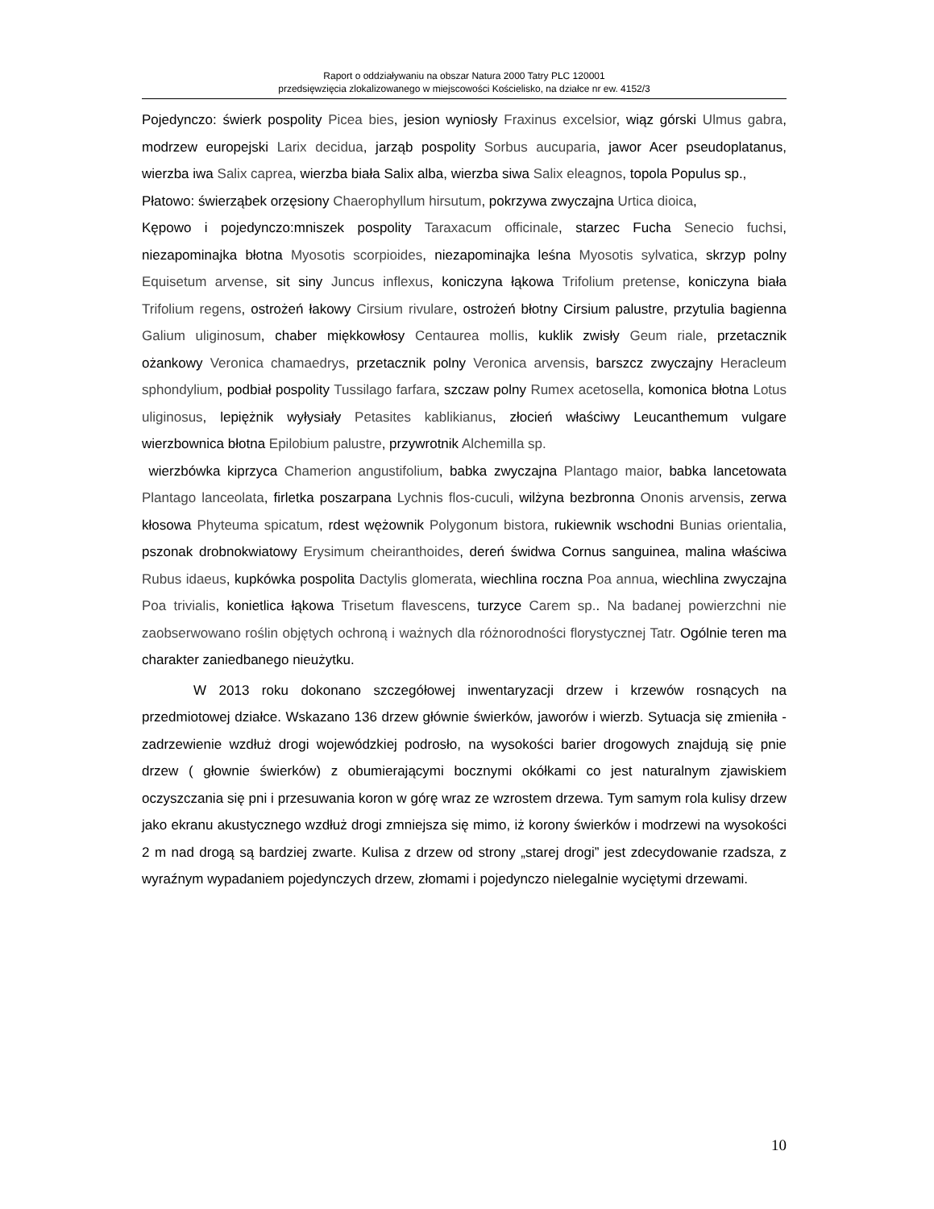Raport o oddziaływaniu na obszar Natura 2000 Tatry PLC 120001
przedsięwzięcia zlokalizowanego w miejscowości Kościelisko, na działce nr ew. 4152/3
Pojedynczo: świerk pospolity Picea bies, jesion wyniosły Fraxinus excelsior, wiąz górski Ulmus gabra, modrzew europejski Larix decidua, jarząb pospolity Sorbus aucuparia, jawor Acer pseudoplatanus, wierzba iwa Salix caprea, wierzba biała Salix alba, wierzba siwa Salix eleagnos, topola Populus sp.,
Płatowo: świerząbek orzęsiony Chaerophyllum hirsutum, pokrzywa zwyczajna Urtica dioica,
Kępowo i pojedynczo:mniszek pospolity Taraxacum officinale, starzec Fucha Senecio fuchsi, niezapominajka błotna Myosotis scorpioides, niezapominajka leśna Myosotis sylvatica, skrzyp polny Equisetum arvense, sit siny Juncus inflexus, koniczyna łąkowa Trifolium pretense, koniczyna biała Trifolium regens, ostrożeń łakowy Cirsium rivulare, ostrożeń błotny Cirsium palustre, przytulia bagienna Galium uliginosum, chaber miękkowłosy Centaurea mollis, kuklik zwisły Geum riale, przetacznik ożankowy Veronica chamaedrys, przetacznik polny Veronica arvensis, barszcz zwyczajny Heracleum sphondylium, podbiał pospolity Tussilago farfara, szczaw polny Rumex acetosella, komonica błotna Lotus uliginosus, lepiężnik wyłysiały Petasites kablikianus, złocień właściwy Leucanthemum vulgare wierzbownica błotna Epilobium palustre, przywrotnik Alchemilla sp.
wierzbówka kiprzyca Chamerion angustifolium, babka zwyczajna Plantago maior, babka lancetowata Plantago lanceolata, firletka poszarpana Lychnis flos-cuculi, wilżyna bezbronna Ononis arvensis, zerwa kłosowa Phyteuma spicatum, rdest wężownik Polygonum bistora, rukiewnik wschodni Bunias orientalia, pszonak drobnokwiatowy Erysimum cheiranthoides, dereń świdwa Cornus sanguinea, malina właściwa Rubus idaeus, kupkówka pospolita Dactylis glomerata, wiechlina roczna Poa annua, wiechlina zwyczajna Poa trivialis, konietlica łąkowa Trisetum flavescens, turzyce Carem sp.. Na badanej powierzchni nie zaobserwowano roślin objętych ochroną i ważnych dla różnorodności florystycznej Tatr. Ogólnie teren ma charakter zaniedbanego nieużytku.
W 2013 roku dokonano szczegółowej inwentaryzacji drzew i krzewów rosnących na przedmiotowej działce. Wskazano 136 drzew głównie świerków, jaworów i wierzb. Sytuacja się zmieniła - zadrzewienie wzdłuż drogi wojewódzkiej podrosło, na wysokości barier drogowych znajdują się pnie drzew ( głownie świerków) z obumierającymi bocznymi okółkami co jest naturalnym zjawiskiem oczyszczania się pni i przesuwania koron w górę wraz ze wzrostem drzewa. Tym samym rola kulisy drzew jako ekranu akustycznego wzdłuż drogi zmniejsza się mimo, iż korony świerków i modrzewi na wysokości 2 m nad drogą są bardziej zwarte. Kulisa z drzew od strony „starej drogi” jest zdecydowanie rzadsza, z wyraźnym wypadaniem pojedynczych drzew, złomami i pojedynczo nielegalnie wyciętymi drzewami.
10